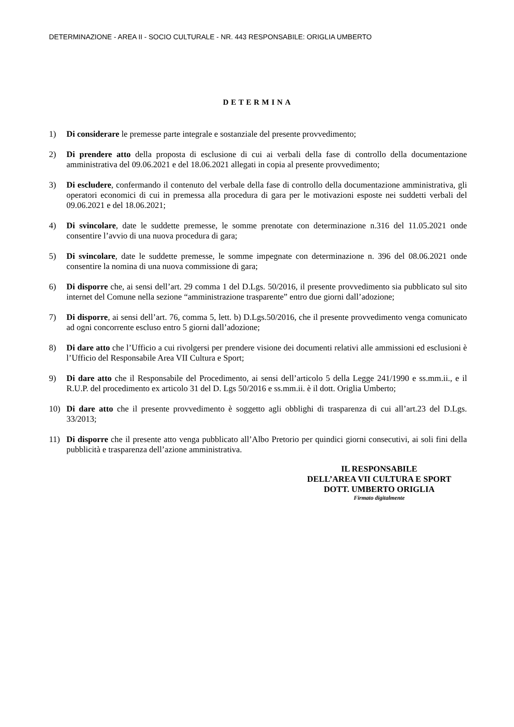DETERMINAZIONE - AREA II - SOCIO CULTURALE - NR. 443 RESPONSABILE: ORIGLIA UMBERTO
DETERMINA
1) Di considerare le premesse parte integrale e sostanziale del presente provvedimento;
2) Di prendere atto della proposta di esclusione di cui ai verbali della fase di controllo della documentazione amministrativa del 09.06.2021 e del 18.06.2021 allegati in copia al presente provvedimento;
3) Di escludere, confermando il contenuto del verbale della fase di controllo della documentazione amministrativa, gli operatori economici di cui in premessa alla procedura di gara per le motivazioni esposte nei suddetti verbali del 09.06.2021 e del 18.06.2021;
4) Di svincolare, date le suddette premesse, le somme prenotate con determinazione n.316 del 11.05.2021 onde consentire l’avvio di una nuova procedura di gara;
5) Di svincolare, date le suddette premesse, le somme impegnate con determinazione n. 396 del 08.06.2021 onde consentire la nomina di una nuova commissione di gara;
6) Di disporre che, ai sensi dell’art. 29 comma 1 del D.Lgs. 50/2016, il presente provvedimento sia pubblicato sul sito internet del Comune nella sezione “amministrazione trasparente” entro due giorni dall’adozione;
7) Di disporre, ai sensi dell’art. 76, comma 5, lett. b) D.Lgs.50/2016, che il presente provvedimento venga comunicato ad ogni concorrente escluso entro 5 giorni dall’adozione;
8) Di dare atto che l’Ufficio a cui rivolgersi per prendere visione dei documenti relativi alle ammissioni ed esclusioni è l’Ufficio del Responsabile Area VII Cultura e Sport;
9) Di dare atto che il Responsabile del Procedimento, ai sensi dell’articolo 5 della Legge 241/1990 e ss.mm.ii., e il R.U.P. del procedimento ex articolo 31 del D. Lgs 50/2016 e ss.mm.ii. è il dott. Origlia Umberto;
10) Di dare atto che il presente provvedimento è soggetto agli obblighi di trasparenza di cui all’art.23 del D.Lgs. 33/2013;
11) Di disporre che il presente atto venga pubblicato all’Albo Pretorio per quindici giorni consecutivi, ai soli fini della pubblicità e trasparenza dell’azione amministrativa.
IL RESPONSABILE
DELL’AREA VII CULTURA E SPORT
DOTT. UMBERTO ORIGLIA
Firmato digitalmente